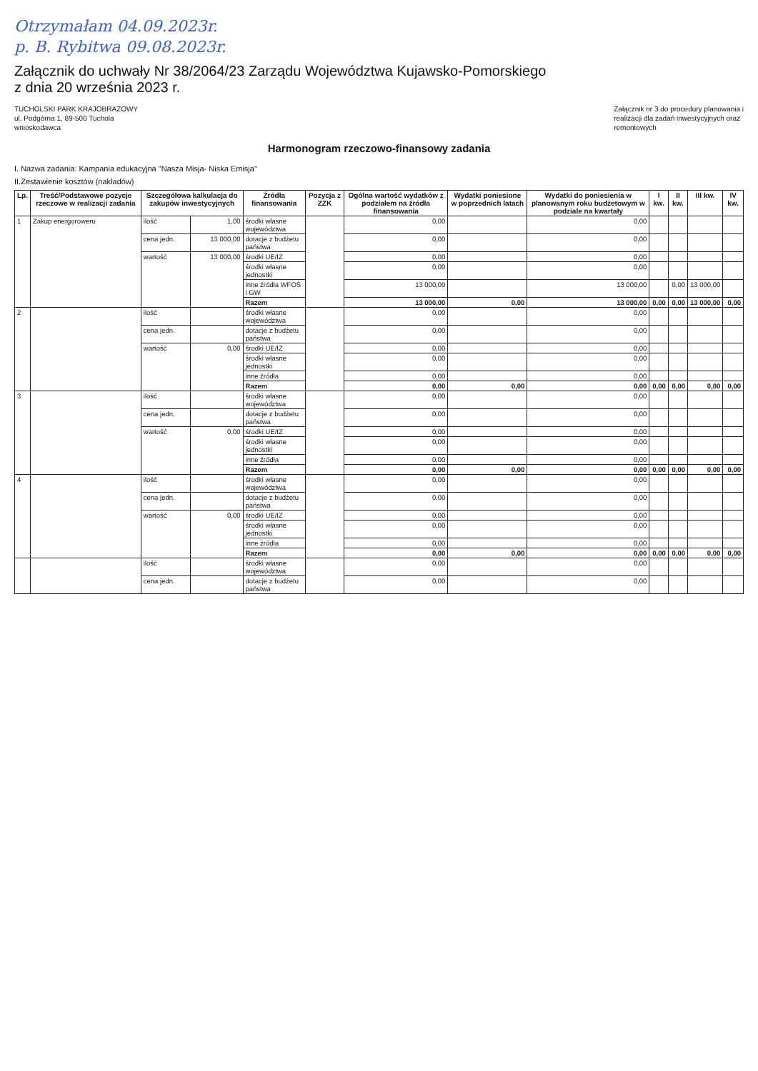Otrzymałam 04.09.2023r.
p. B. Rybitwa 09.08.2023r.
Załącznik do uchwały Nr 38/2064/23 Zarządu Województwa Kujawsko-Pomorskiego
z dnia 20 września 2023 r.
TUCHOLSKI PARK KRAJOBRAZOWY
ul. Podgórna 1, 89-500 Tuchola
wnioskodawca
Załącznik nr 3 do procedury planowania i
realizacji dla zadań inwestycyjnych oraz
remontowych
Harmonogram rzeczowo-finansowy zadania
I. Nazwa zadania: Kampania edukacyjna "Nasza Misja- Niska Emisja"
II.Zestawienie kosztów (nakładów)
| Lp. | Treść/Podstawowe pozycje rzeczowe w realizacji zadania | Szczegółowa kalkulacja do zakupów inwestycyjnych | | Źródła finansowania | Pozycja z ZZK | Ogólna wartość wydatków z podziałem na źródła finansowania | Wydatki poniesione w poprzednich latach | Wydatki do poniesienia w planowanym roku budżetowym w podziale na kwartały | I kw. | II kw. | III kw. | IV kw. |
| --- | --- | --- | --- | --- | --- | --- | --- | --- | --- | --- | --- | --- |
| 1 | Zakup energoroweru | ilość | 1,00 | środki własne województwa | | 0,00 | | 0,00 | | | | |
| | | cena jedn. | 13 000,00 | dotacje z budżetu państwa | | 0,00 | | 0,00 | | | | |
| | | wartość | 13 000,00 | środki UE/IZ | | 0,00 | | 0,00 | | | | |
| | | | | środki własne jednostki | | 0,00 | | 0,00 | | | | |
| | | | | inne źródła WFOŚ i GW | | 13 000,00 | | 13 000,00 | | 0,00 | 13 000,00 | |
| | | | | Razem | | 13 000,00 | 0,00 | 13 000,00 | 0,00 | 0,00 | 13 000,00 | 0,00 |
| 2 | | ilość | | środki własne województwa | | 0,00 | | 0,00 | | | | |
| | | cena jedn. | | dotacje z budżetu państwa | | 0,00 | | 0,00 | | | | |
| | | wartość | 0,00 | środki UE/IZ | | 0,00 | | 0,00 | | | | |
| | | | | środki własne jednostki | | 0,00 | | 0,00 | | | | |
| | | | | inne źródła | | 0,00 | | 0,00 | | | | |
| | | | | Razem | | 0,00 | 0,00 | 0,00 | 0,00 | 0,00 | 0,00 | 0,00 |
| 3 | | ilość | | środki własne województwa | | 0,00 | | 0,00 | | | | |
| | | cena jedn. | | dotacje z budżetu państwa | | 0,00 | | 0,00 | | | | |
| | | wartość | 0,00 | środki UE/IZ | | 0,00 | | 0,00 | | | | |
| | | | | środki własne jednostki | | 0,00 | | 0,00 | | | | |
| | | | | inne źródła | | 0,00 | | 0,00 | | | | |
| | | | | Razem | | 0,00 | 0,00 | 0,00 | 0,00 | 0,00 | 0,00 | 0,00 |
| 4 | | ilość | | środki własne województwa | | 0,00 | | 0,00 | | | | |
| | | cena jedn. | | dotacje z budżetu państwa | | 0,00 | | 0,00 | | | | |
| | | wartość | 0,00 | środki UE/IZ | | 0,00 | | 0,00 | | | | |
| | | | | środki własne jednostki | | 0,00 | | 0,00 | | | | |
| | | | | inne źródła | | 0,00 | | 0,00 | | | | |
| | | | | Razem | | 0,00 | 0,00 | 0,00 | 0,00 | 0,00 | 0,00 | 0,00 |
| | | ilość | | środki własne województwa | | 0,00 | | 0,00 | | | | |
| | | cena jedn. | | dotacje z budżetu państwa | | 0,00 | | 0,00 | | | | |